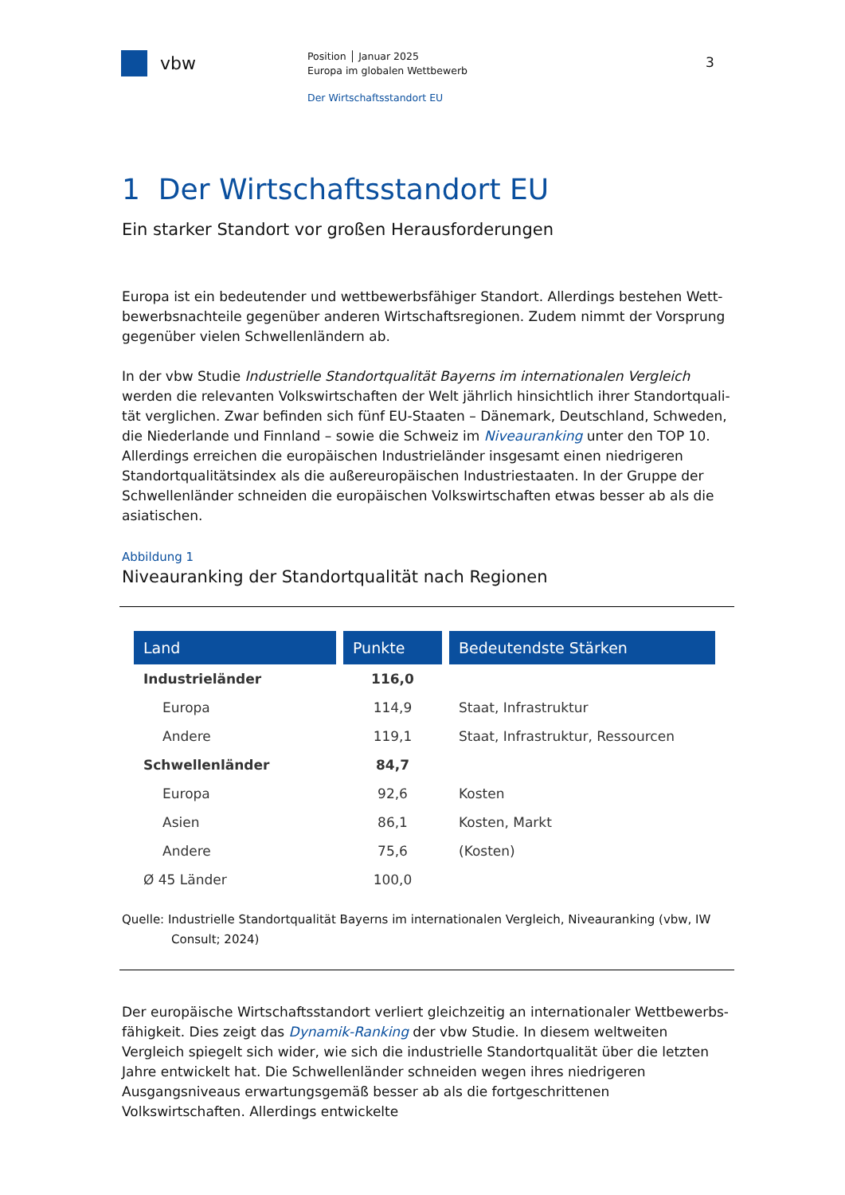vbw
Position │ Januar 2025
Europa im globalen Wettbewerb
Der Wirtschaftsstandort EU
3
1 Der Wirtschaftsstandort EU
Ein starker Standort vor großen Herausforderungen
Europa ist ein bedeutender und wettbewerbsfähiger Standort. Allerdings bestehen Wett­bewerbsnachteile gegenüber anderen Wirtschaftsregionen. Zudem nimmt der Vorsprung gegenüber vielen Schwellenländern ab.
In der vbw Studie Industrielle Standortqualität Bayerns im internationalen Vergleich werden die relevanten Volkswirtschaften der Welt jährlich hinsichtlich ihrer Standortquali­tät verglichen. Zwar befinden sich fünf EU-Staaten – Dänemark, Deutschland, Schweden, die Niederlande und Finnland – sowie die Schweiz im Niveauranking unter den TOP 10. Al­lerdings erreichen die europäischen Industrieländer insgesamt einen niedrigeren Standort­qualitätsindex als die außereuropäischen Industriestaaten. In der Gruppe der Schwellen­länder schneiden die europäischen Volkswirtschaften etwas besser ab als die asiatischen.
Abbildung 1
Niveauranking der Standortqualität nach Regionen
| Land | Punkte | Bedeutendste Stärken |
| --- | --- | --- |
| Industrieländer | 116,0 | |
| Europa | 114,9 | Staat, Infrastruktur |
| Andere | 119,1 | Staat, Infrastruktur, Ressourcen |
| Schwellenländer | 84,7 | |
| Europa | 92,6 | Kosten |
| Asien | 86,1 | Kosten, Markt |
| Andere | 75,6 | (Kosten) |
| Ø 45 Länder | 100,0 | |
Quelle: Industrielle Standortqualität Bayerns im internationalen Vergleich, Niveauranking (vbw, IW
Consult; 2024)
Der europäische Wirtschaftsstandort verliert gleichzeitig an internationaler Wettbewerbs­fähigkeit. Dies zeigt das Dynamik-Ranking der vbw Studie. In diesem weltweiten Vergleich spiegelt sich wider, wie sich die industrielle Standortqualität über die letzten Jahre entwi­ckelt hat. Die Schwellenländer schneiden wegen ihres niedrigeren Ausgangsniveaus erwar­tungsgemäß besser ab als die fortgeschrittenen Volkswirtschaften. Allerdings entwickelte